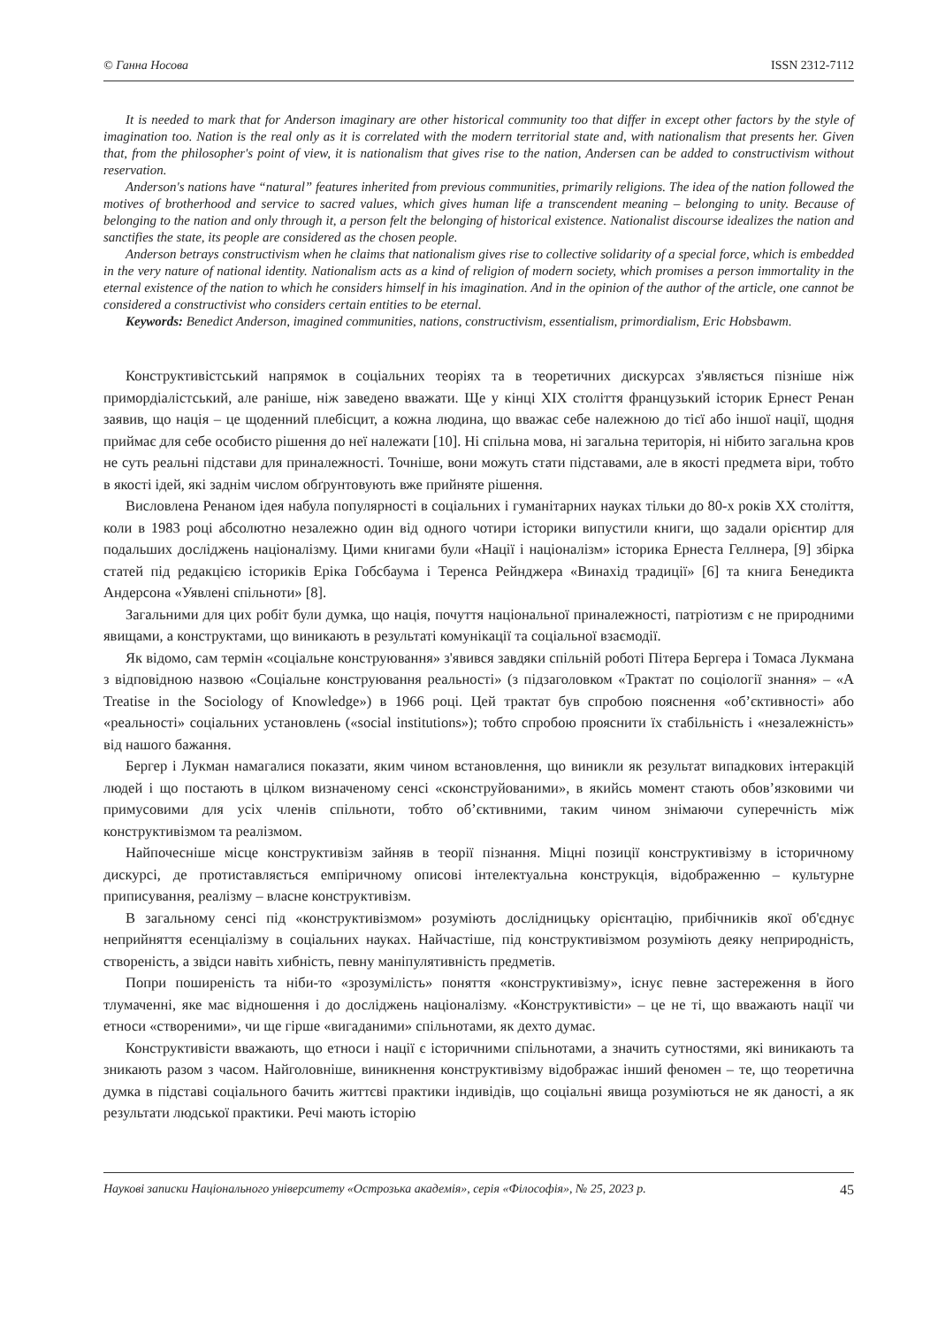© Ганна Носова ISSN 2312-7112
It is needed to mark that for Anderson imaginary are other historical community too that differ in except other factors by the style of imagination too. Nation is the real only as it is correlated with the modern territorial state and, with nationalism that presents her. Given that, from the philosopher's point of view, it is nationalism that gives rise to the nation, Andersen can be added to constructivism without reservation.
Anderson's nations have “natural” features inherited from previous communities, primarily religions. The idea of the nation followed the motives of brotherhood and service to sacred values, which gives human life a transcendent meaning – belonging to unity. Because of belonging to the nation and only through it, a person felt the belonging of historical existence. Nationalist discourse idealizes the nation and sanctifies the state, its people are considered as the chosen people.
Anderson betrays constructivism when he claims that nationalism gives rise to collective solidarity of a special force, which is embedded in the very nature of national identity. Nationalism acts as a kind of religion of modern society, which promises a person immortality in the eternal existence of the nation to which he considers himself in his imagination. And in the opinion of the author of the article, one cannot be considered a constructivist who considers certain entities to be eternal.
Keywords: Benedict Anderson, imagined communities, nations, constructivism, essentialism, primordialism, Eric Hobsbawm.
Конструктивістський напрямок в соціальних теоріях та в теоретичних дискурсах з'являється пізніше ніж примордіалістський, але раніше, ніж заведено вважати. Ще у кінці XIX століття французький історик Ернест Ренан заявив, що нація – це щоденний плебісцит, а кожна людина, що вважає себе належною до тієї або іншої нації, щодня приймає для себе особисто рішення до неї належати [10]. Ні спільна мова, ні загальна територія, ні нібито загальна кров не суть реальні підстави для приналежності. Точніше, вони можуть стати підставами, але в якості предмета віри, тобто в якості ідей, які заднім числом обґрунтовують вже прийняте рішення.
Висловлена Ренаном ідея набула популярності в соціальних і гуманітарних науках тільки до 80-х років XX століття, коли в 1983 році абсолютно незалежно один від одного чотири історики випустили книги, що задали орієнтир для подальших досліджень націоналізму. Цими книгами були «Нації і націоналізм» історика Ернеста Геллнера, [9] збірка статей під редакцією істориків Еріка Гобсбаума і Теренса Рейнджера «Винахід традиції» [6] та книга Бенедикта Андерсона «Уявлені спільноти» [8].
Загальними для цих робіт були думка, що нація, почуття національної приналежності, патріотизм є не природними явищами, а конструктами, що виникають в результаті комунікації та соціальної взаємодії.
Як відомо, сам термін «соціальне конструювання» з'явився завдяки спільній роботі Пітера Бергера і Томаса Лукмана з відповідною назвою «Соціальне конструювання реальності» (з підзаголовком «Трактат по соціології знання» – «A Treatise in the Sociology of Knowledge») в 1966 році. Цей трактат був спробою пояснення «об’єктивності» або «реальності» соціальних установлень («social institutions»); тобто спробою прояснити їх стабільність і «незалежність» від нашого бажання.
Бергер і Лукман намагалися показати, яким чином встановлення, що виникли як результат випадкових інтеракцій людей і що постають в цілком визначеному сенсі «сконструйованими», в якийсь момент стають обов’язковими чи примусовими для усіх членів спільноти, тобто об’єктивними, таким чином знімаючи суперечність між конструктивізмом та реалізмом.
Найпочесніше місце конструктивізм зайняв в теорії пізнання. Міцні позиції конструктивізму в історичному дискурсі, де протиставляється емпіричному описові інтелектуальна конструкція, відображенню – культурне приписування, реалізму – власне конструктивізм.
В загальному сенсі під «конструктивізмом» розуміють дослідницьку орієнтацію, прибічників якої об'єднує неприйняття есенціалізму в соціальних науках. Найчастіше, під конструктивізмом розуміють деяку неприродність, створеність, а звідси навіть хибність, певну маніпулятивність предметів.
Попри поширеність та ніби-то «зрозумілість» поняття «конструктивізму», існує певне застереження в його тлумаченні, яке має відношення і до досліджень націоналізму. «Конструктивісти» – це не ті, що вважають нації чи етноси «створеними», чи ще гірше «вигаданими» спільнотами, як дехто думає.
Конструктивісти вважають, що етноси і нації є історичними спільнотами, а значить сутностями, які виникають та зникають разом з часом. Найголовніше, виникнення конструктивізму відображає інший феномен – те, що теоретична думка в підставі соціального бачить життєві практики індивідів, що соціальні явища розуміються не як даності, а як результати людської практики. Речі мають історію
Наукові записки Національного університету «Острозька академія», серія «Філософія», № 25, 2023 р. 45